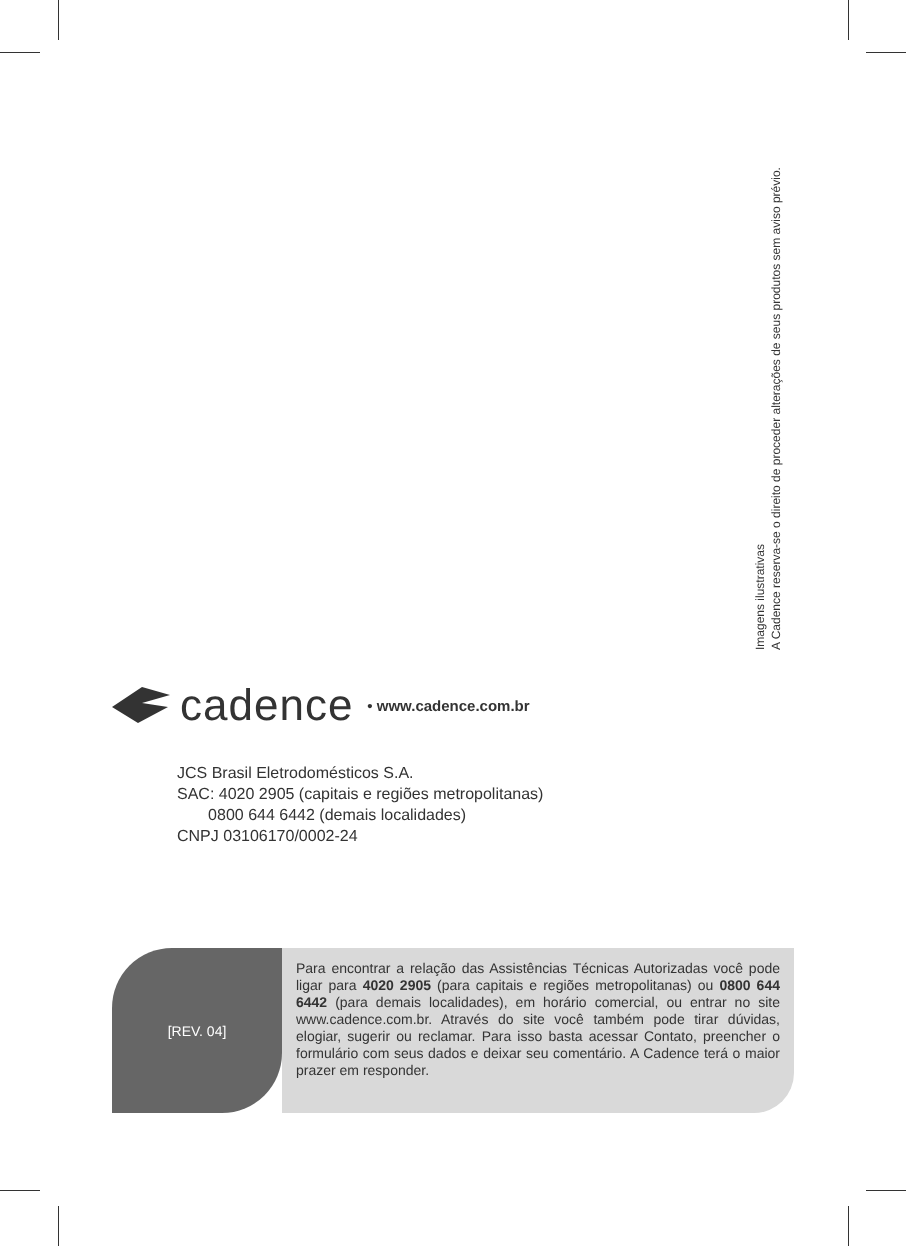Imagens ilustrativas
A Cadence reserva-se o direito de proceder alterações de seus produtos sem aviso prévio.
cadence • www.cadence.com.br
JCS Brasil Eletrodomésticos S.A.
SAC: 4020 2905 (capitais e regiões metropolitanas)
0800 644 6442 (demais localidades)
CNPJ 03106170/0002-24
[REV. 04]
Para encontrar a relação das Assistências Técnicas Autorizadas você pode ligar para 4020 2905 (para capitais e regiões metropolitanas) ou 0800 644 6442 (para demais localidades), em horário comercial, ou entrar no site www.cadence.com.br. Através do site você também pode tirar dúvidas, elogiar, sugerir ou reclamar. Para isso basta acessar Contato, preencher o formulário com seus dados e deixar seu comentário. A Cadence terá o maior prazer em responder.